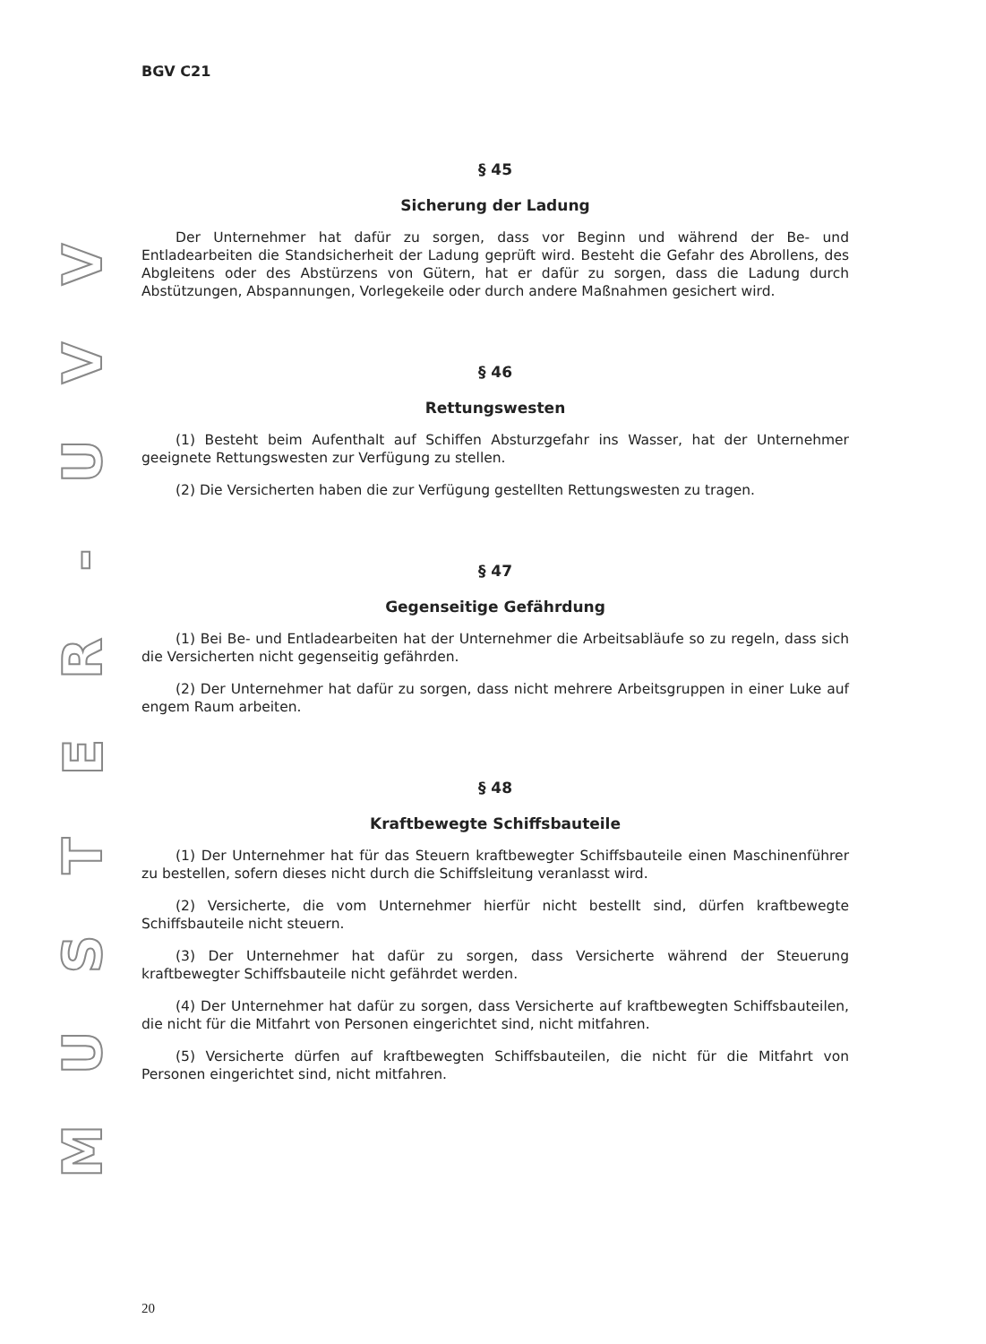VVU
-
RETSUM
BGV C21
§ 45
Sicherung der Ladung
Der Unternehmer hat dafür zu sorgen, dass vor Beginn und während der Be- und Entladearbeiten die Standsicherheit der Ladung geprüft wird. Besteht die Gefahr des Abrollens, des Abgleitens oder des Abstürzens von Gütern, hat er dafür zu sorgen, dass die Ladung durch Abstützungen, Abspannungen, Vorlegekeile oder durch andere Maßnahmen gesichert wird.
§ 46
Rettungswesten
(1) Besteht beim Aufenthalt auf Schiffen Absturzgefahr ins Wasser, hat der Unternehmer geeignete Rettungswesten zur Verfügung zu stellen.
(2) Die Versicherten haben die zur Verfügung gestellten Rettungswesten zu tragen.
§ 47
Gegenseitige Gefährdung
(1) Bei Be- und Entladearbeiten hat der Unternehmer die Arbeitsabläufe so zu regeln, dass sich die Versicherten nicht gegenseitig gefährden.
(2) Der Unternehmer hat dafür zu sorgen, dass nicht mehrere Arbeitsgruppen in einer Luke auf engem Raum arbeiten.
§ 48
Kraftbewegte Schiffsbauteile
(1) Der Unternehmer hat für das Steuern kraftbewegter Schiffsbauteile einen Maschinenführer zu bestellen, sofern dieses nicht durch die Schiffsleitung veranlasst wird.
(2) Versicherte, die vom Unternehmer hierfür nicht bestellt sind, dürfen kraftbewegte Schiffsbauteile nicht steuern.
(3) Der Unternehmer hat dafür zu sorgen, dass Versicherte während der Steuerung kraftbewegter Schiffsbauteile nicht gefährdet werden.
(4) Der Unternehmer hat dafür zu sorgen, dass Versicherte auf kraftbewegten Schiffsbauteilen, die nicht für die Mitfahrt von Personen eingerichtet sind, nicht mitfahren.
(5) Versicherte dürfen auf kraftbewegten Schiffsbauteilen, die nicht für die Mitfahrt von Personen eingerichtet sind, nicht mitfahren.
20